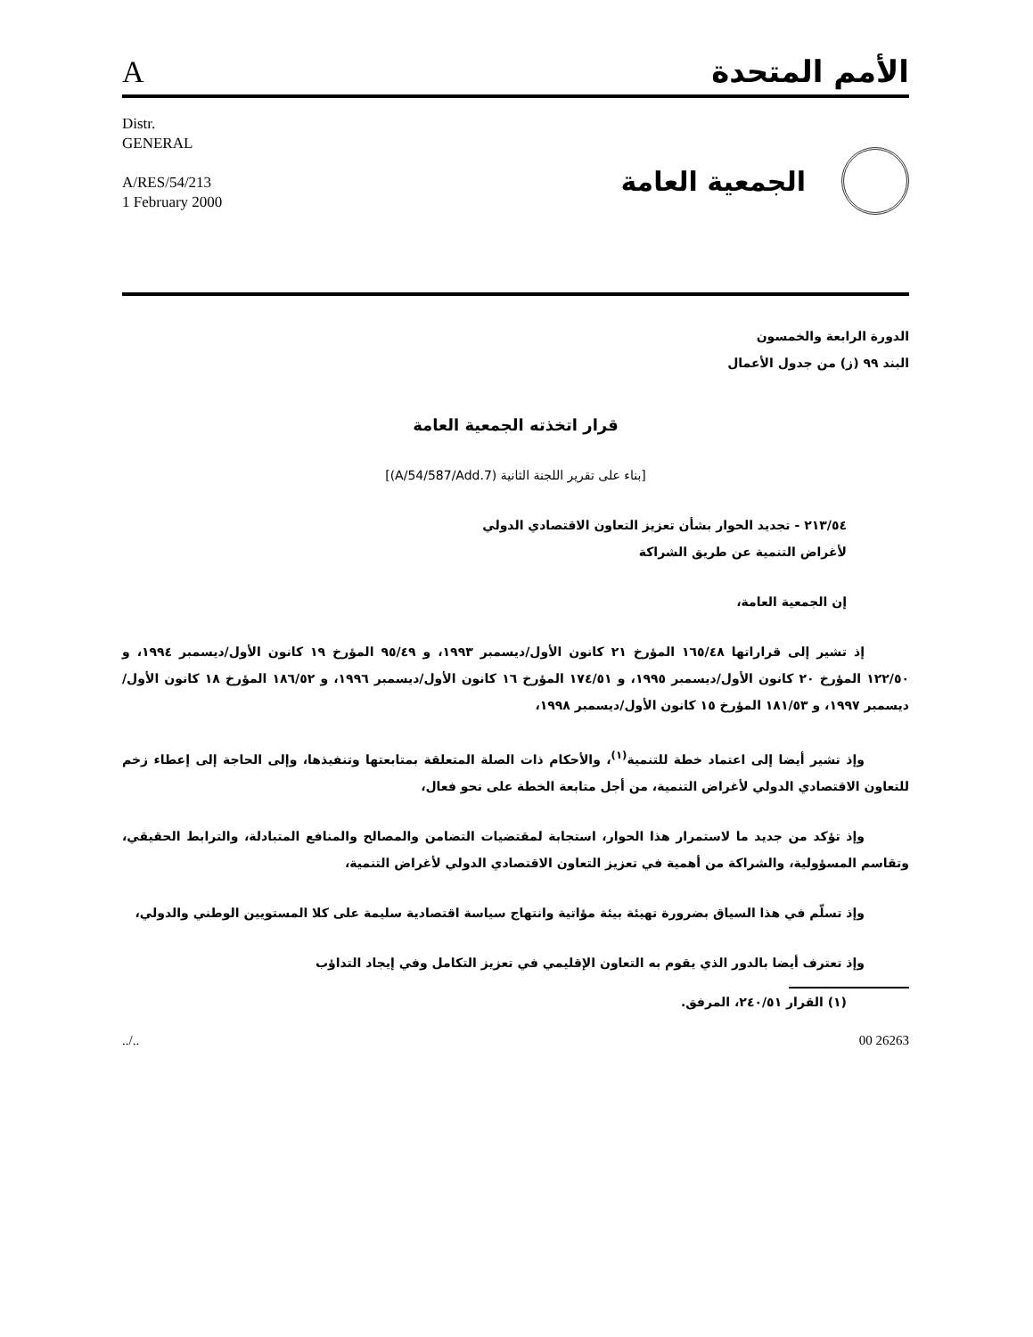Aالأمم المتحدة
Distr.
GENERAL
A/RES/54/213
1 February 2000
الجمعية العامة
الدورة الرابعة والخمسون
البند ٩٩ (ز) من جدول الأعمال
قرار اتخذته الجمعية العامة
[بناء على تقرير اللجنة الثانية (A/54/587/Add.7)]
٢١٣/٥٤ - تجديد الحوار بشأن تعزيز التعاون الاقتصادي الدولي
لأغراض التنمية عن طريق الشراكة
إن الجمعية العامة،
إذ تشير إلى قراراتها ١٦٥/٤٨ المؤرخ ٢١ كانون الأول/ديسمبر ١٩٩٣، و ٩٥/٤٩ المؤرخ ١٩ كانون الأول/ديسمبر ١٩٩٤، و ١٢٢/٥٠ المؤرخ ٢٠ كانون الأول/ديسمبر ١٩٩٥، و ١٧٤/٥١ المؤرخ ١٦ كانون الأول/ديسمبر ١٩٩٦، و ١٨٦/٥٢ المؤرخ ١٨ كانون الأول/ديسمبر ١٩٩٧، و ١٨١/٥٣ المؤرخ ١٥ كانون الأول/ديسمبر ١٩٩٨،
وإذ تشير أيضا إلى اعتماد خطة للتنمية<sup>(١)</sup>، والأحكام ذات الصلة المتعلقة بمتابعتها وتنفيذها، وإلى الحاجة إلى إعطاء زخم للتعاون الاقتصادي الدولي لأغراض التنمية، من أجل متابعة الخطة على نحو فعال،
وإذ تؤكد من جديد ما لاستمرار هذا الحوار، استجابة لمقتضيات التضامن والمصالح والمنافع المتبادلة، والترابط الحقيقي، وتقاسم المسؤولية، والشراكة من أهمية في تعزيز التعاون الاقتصادي الدولي لأغراض التنمية،
وإذ تسلّم في هذا السياق بضرورة تهيئة بيئة مؤاتية وانتهاج سياسة اقتصادية سليمة على كلا المستويين الوطني والدولي،
وإذ تعترف أيضا بالدور الذي يقوم به التعاون الإقليمي في تعزيز التكامل وفي إيجاد التداؤب
(١) القرار ٢٤٠/٥١، المرفق.
../.. 00 26263